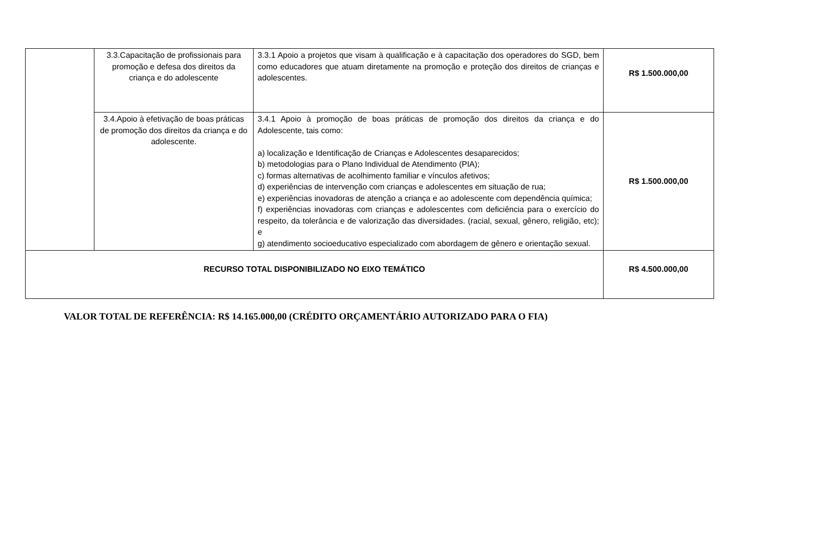| | 3.3.Capacitação de profissionais para promoção e defesa dos direitos da criança e do adolescente | 3.3.1 Apoio a projetos que visam à qualificação e à capacitação dos operadores do SGD, bem como educadores que atuam diretamente na promoção e proteção dos direitos de crianças e adolescentes. | R$ 1.500.000,00 |
| | 3.4.Apoio à efetivação de boas práticas de promoção dos direitos da criança e do adolescente. | 3.4.1 Apoio à promoção de boas práticas de promoção dos direitos da criança e do Adolescente, tais como: a) localização e Identificação de Crianças e Adolescentes desaparecidos; b) metodologias para o Plano Individual de Atendimento (PIA); c) formas alternativas de acolhimento familiar e vínculos afetivos; d) experiências de intervenção com crianças e adolescentes em situação de rua; e) experiências inovadoras de atenção a criança e ao adolescente com dependência química; f) experiências inovadoras com crianças e adolescentes com deficiência para o exercício do respeito, da tolerância e de valorização das diversidades. (racial, sexual, gênero, religião, etc); e g) atendimento socioeducativo especializado com abordagem de gênero e orientação sexual. | R$ 1.500.000,00 |
| RECURSO TOTAL DISPONIBILIZADO NO EIXO TEMÁTICO | | | R$ 4.500.000,00 |
VALOR TOTAL DE REFERÊNCIA: R$ 14.165.000,00 (CRÉDITO ORÇAMENTÁRIO AUTORIZADO PARA O FIA)